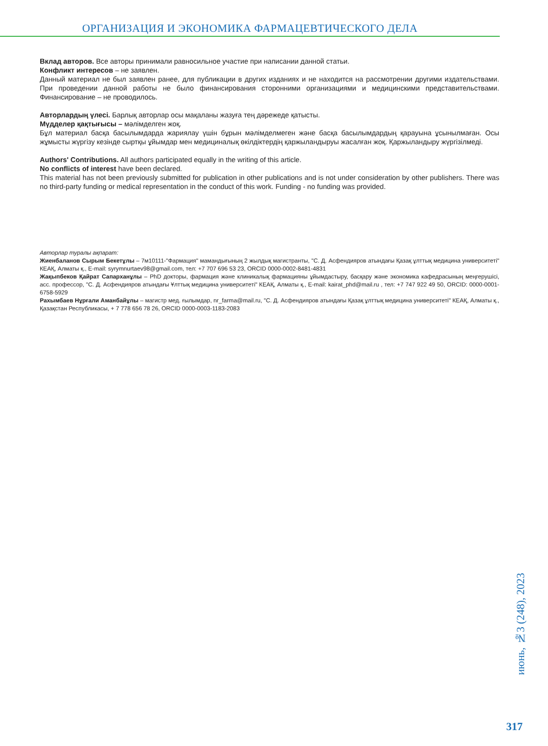ОРГАНИЗАЦИЯ И ЭКОНОМИКА ФАРМАЦЕВТИЧЕСКОГО ДЕЛА
Вклад авторов. Все авторы принимали равносильное участие при написании данной статьи.
Конфликт интересов – не заявлен.
Данный материал не был заявлен ранее, для публикации в других изданиях и не находится на рассмотрении другими издательствами. При проведении данной работы не было финансирования сторонними организациями и медицинскими представительствами. Финансирование – не проводилось.
Авторлардың үлесі. Барлық авторлар осы мақаланы жазуға тең дәрежеде қатысты.
Мүдделер қақтығысы – мәлімделген жоқ.
Бұл материал басқа басылымдарда жариялау үшін бұрын мәлімделмеген және басқа басылымдардың қарауына ұсынылмаған. Осы жұмысты жүргізу кезінде сыртқы ұйымдар мен медициналық өкілдіктердің қаржыландыруы жасалған жоқ. Қаржыландыру жүргізілмеді.
Authors' Contributions. All authors participated equally in the writing of this article.
No conflicts of interest have been declared.
This material has not been previously submitted for publication in other publications and is not under consideration by other publishers. There was no third-party funding or medical representation in the conduct of this work. Funding - no funding was provided.
Авторлар туралы ақпарат:
Жиенбаланов Сырым Бекетұлы – 7м10111-"Фармация" мамандығының 2 жылдық магистранты, "С. Д. Асфендияров атындағы Қазақ ұлттық медицина университеті" КЕАҚ, Алматы қ., E-mail: syrymnurtaev98@gmail.com, тел: +7 707 696 53 23, ORCID 0000-0002-8481-4831
Жақыпбеков Қайрат Сапарханұлы – PhD докторы, фармация және клиникалық фармацияны ұйымдастыру, басқару және экономика кафедрасының меңгерушісі, асс. профессор, "С. Д. Асфендияров атындағы Ұлттық медицина университеті" КЕАҚ, Алматы қ., E-mail: kairat_phd@mail.ru , тел: +7 747 922 49 50, ORCID: 0000-0001-6758-5929
Рахымбаев Нұрғали Аманбайұлы – магистр мед. ғылымдар, nr_farma@mail.ru, "С. Д. Асфендияров атындағы Қазақ ұлттық медицина университеті" КЕАҚ, Алматы қ., Қазақстан Республикасы, + 7 778 656 78 26, ORCID 0000-0003-1183-2083
июнь, №3 (248), 2023
317